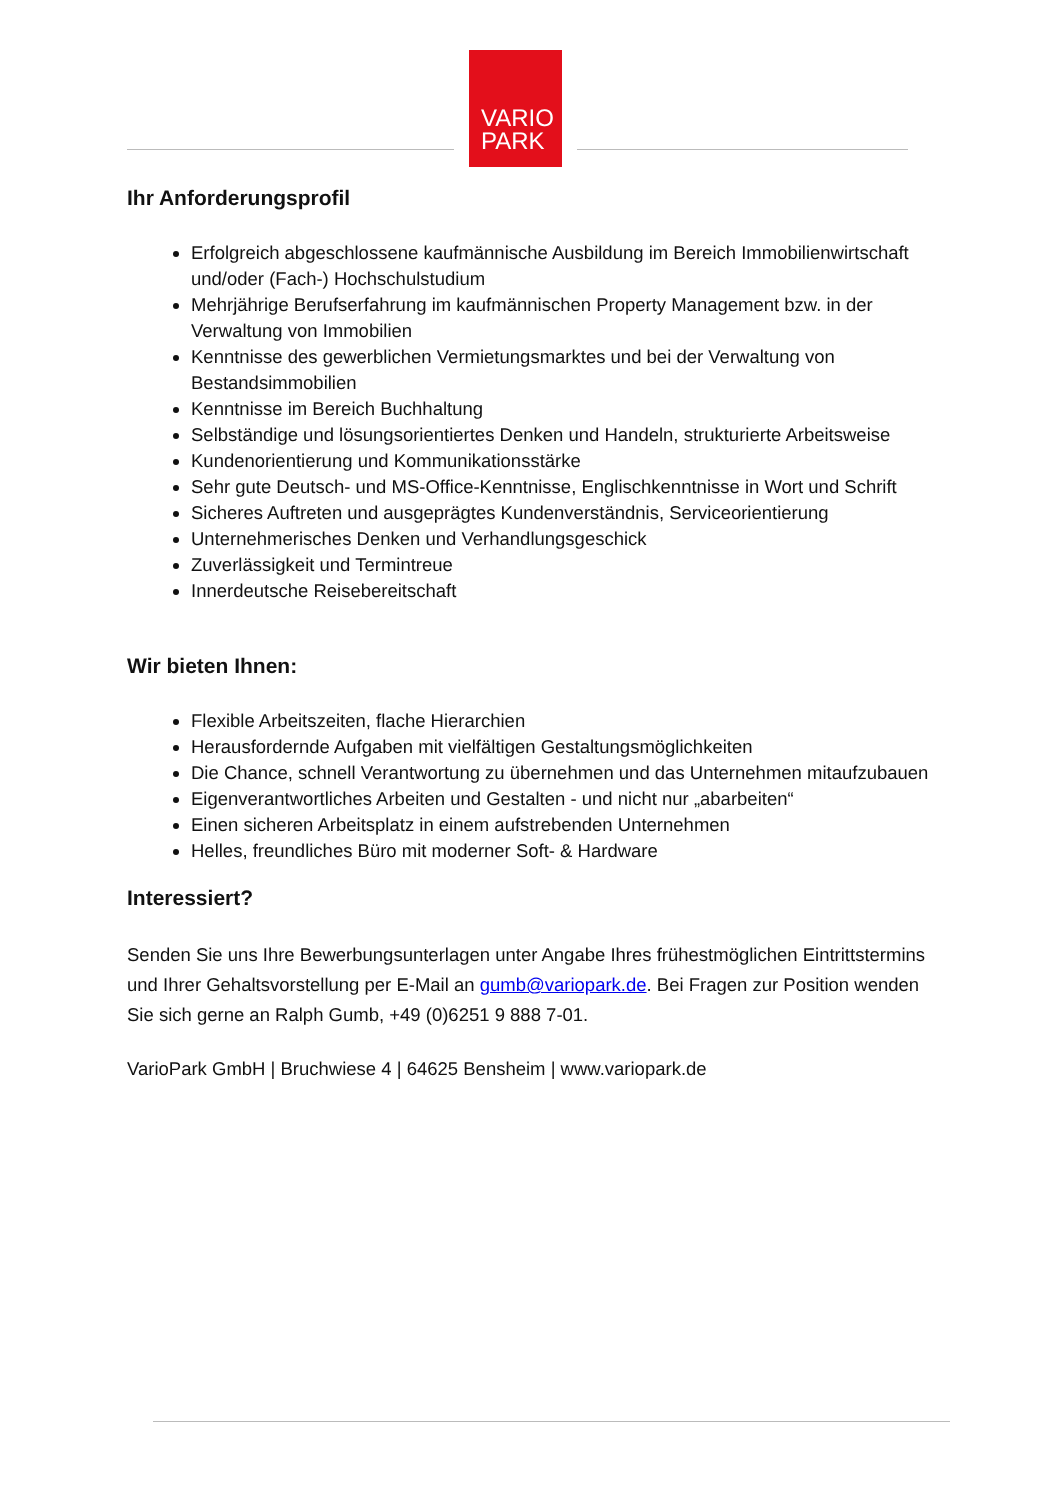VARIO
PARK
Ihr Anforderungsprofil
Erfolgreich abgeschlossene kaufmännische Ausbildung im Bereich Immobilienwirtschaft und/oder (Fach-) Hochschulstudium
Mehrjährige Berufserfahrung im kaufmännischen Property Management bzw. in der Verwaltung von Immobilien
Kenntnisse des gewerblichen Vermietungsmarktes und bei der Verwaltung von Bestandsimmobilien
Kenntnisse im Bereich Buchhaltung
Selbständige und lösungsorientiertes Denken und Handeln, strukturierte Arbeitsweise
Kundenorientierung und Kommunikationsstärke
Sehr gute Deutsch- und MS-Office-Kenntnisse, Englischkenntnisse in Wort und Schrift
Sicheres Auftreten und ausgeprägtes Kundenverständnis, Serviceorientierung
Unternehmerisches Denken und Verhandlungsgeschick
Zuverlässigkeit und Termintreue
Innerdeutsche Reisebereitschaft
Wir bieten Ihnen:
Flexible Arbeitszeiten, flache Hierarchien
Herausfordernde Aufgaben mit vielfältigen Gestaltungsmöglichkeiten
Die Chance, schnell Verantwortung zu übernehmen und das Unternehmen mitaufzubauen
Eigenverantwortliches Arbeiten und Gestalten - und nicht nur „abarbeiten“
Einen sicheren Arbeitsplatz in einem aufstrebenden Unternehmen
Helles, freundliches Büro mit moderner Soft- & Hardware
Interessiert?
Senden Sie uns Ihre Bewerbungsunterlagen unter Angabe Ihres frühestmöglichen Eintrittstermins und Ihrer Gehaltsvorstellung per E-Mail an gumb@variopark.de. Bei Fragen zur Position wenden Sie sich gerne an Ralph Gumb, +49 (0)6251 9 888 7-01.
VarioPark GmbH | Bruchwiese 4 | 64625 Bensheim | www.variopark.de